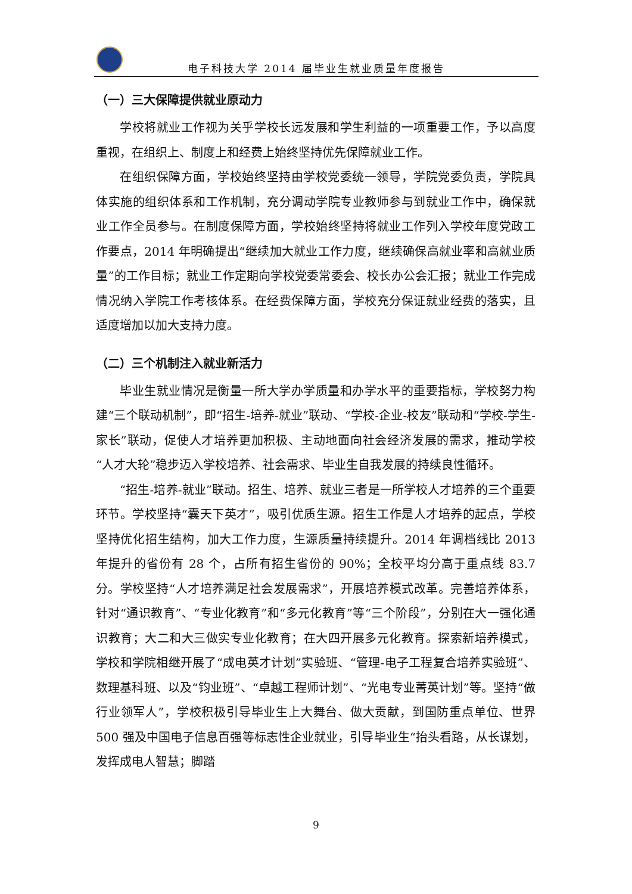电子科技大学 2014 届毕业生就业质量年度报告
（一）三大保障提供就业原动力
学校将就业工作视为关乎学校长远发展和学生利益的一项重要工作，予以高度重视，在组织上、制度上和经费上始终坚持优先保障就业工作。
在组织保障方面，学校始终坚持由学校党委统一领导，学院党委负责，学院具体实施的组织体系和工作机制，充分调动学院专业教师参与到就业工作中，确保就业工作全员参与。在制度保障方面，学校始终坚持将就业工作列入学校年度党政工作要点，2014 年明确提出“继续加大就业工作力度，继续确保高就业率和高就业质量”的工作目标；就业工作定期向学校党委常委会、校长办公会汇报；就业工作完成情况纳入学院工作考核体系。在经费保障方面，学校充分保证就业经费的落实，且适度增加以加大支持力度。
（二）三个机制注入就业新活力
毕业生就业情况是衡量一所大学办学质量和办学水平的重要指标，学校努力构建“三个联动机制”，即“招生-培养-就业”联动、“学校-企业-校友”联动和“学校-学生-家长”联动，促使人才培养更加积极、主动地面向社会经济发展的需求，推动学校“人才大轮”稳步迈入学校培养、社会需求、毕业生自我发展的持续良性循环。
“招生-培养-就业”联动。招生、培养、就业三者是一所学校人才培养的三个重要环节。学校坚持“囊天下英才”，吸引优质生源。招生工作是人才培养的起点，学校坚持优化招生结构，加大工作力度，生源质量持续提升。2014 年调档线比 2013 年提升的省份有 28 个，占所有招生省份的 90%；全校平均分高于重点线 83.7 分。学校坚持“人才培养满足社会发展需求”，开展培养模式改革。完善培养体系，针对“通识教育”、“专业化教育”和“多元化教育”等“三个阶段”，分别在大一强化通识教育；大二和大三做实专业化教育；在大四开展多元化教育。探索新培养模式，学校和学院相继开展了“成电英才计划”实验班、“管理-电子工程复合培养实验班”、数理基科班、以及“钧业班”、“卓越工程师计划”、“光电专业菁英计划”等。坚持“做行业领军人”，学校积极引导毕业生上大舞台、做大贡献，到国防重点单位、世界 500 强及中国电子信息百强等标志性企业就业，引导毕业生“抬头看路，从长谋划，发挥成电人智慧；脚踏
9